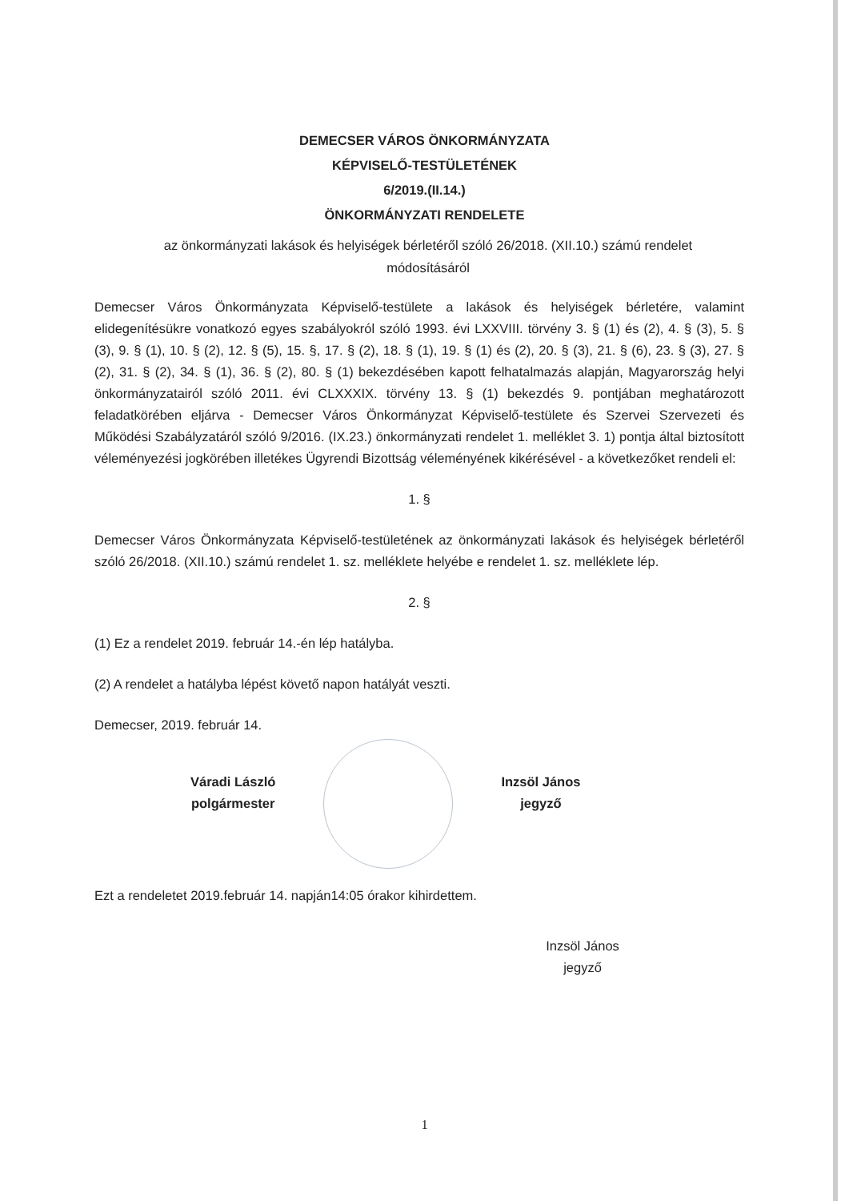DEMECSER VÁROS ÖNKORMÁNYZATA
KÉPVISELŐ-TESTÜLETÉNEK
6/2019.(II.14.)
ÖNKORMÁNYZATI RENDELETE
az önkormányzati lakások és helyiségek bérletéről szóló 26/2018. (XII.10.) számú rendelet módosításáról
Demecser Város Önkormányzata Képviselő-testülete a lakások és helyiségek bérletére, valamint elidegenítésükre vonatkozó egyes szabályokról szóló 1993. évi LXXVIII. törvény 3. § (1) és (2), 4. § (3), 5. § (3), 9. § (1), 10. § (2), 12. § (5), 15. §, 17. § (2), 18. § (1), 19. § (1) és (2), 20. § (3), 21. § (6), 23. § (3), 27. § (2), 31. § (2), 34. § (1), 36. § (2), 80. § (1) bekezdésében kapott felhatalmazás alapján, Magyarország helyi önkormányzatairól szóló 2011. évi CLXXXIX. törvény 13. § (1) bekezdés 9. pontjában meghatározott feladatkörében eljárva - Demecser Város Önkormányzat Képviselő-testülete és Szervei Szervezeti és Működési Szabályzatáról szóló 9/2016. (IX.23.) önkormányzati rendelet 1. melléklet 3. 1) pontja által biztosított véleményezési jogkörében illetékes Ügyrendi Bizottság véleményének kikérésével - a következőket rendeli el:
1. §
Demecser Város Önkormányzata Képviselő-testületének az önkormányzati lakások és helyiségek bérletéről szóló 26/2018. (XII.10.) számú rendelet 1. sz. melléklete helyébe e rendelet 1. sz. melléklete lép.
2. §
(1) Ez a rendelet 2019. február 14.-én lép hatályba.
(2) A rendelet a hatályba lépést követő napon hatályát veszti.
Demecser, 2019. február 14.
Váradi László
polgármester
Inzsöl János
jegyző
Ezt a rendeletet 2019.február 14. napján14:05 órakor kihirdettem.
Inzsöl János
jegyző
1